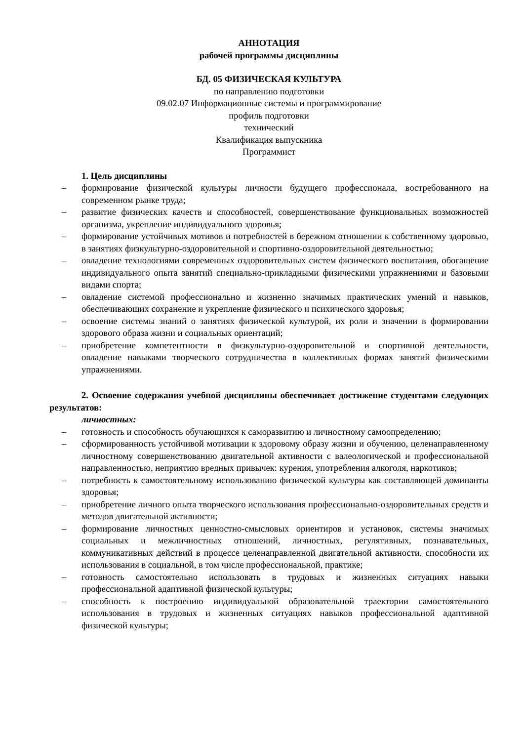АННОТАЦИЯ
рабочей программы дисциплины
БД. 05 ФИЗИЧЕСКАЯ КУЛЬТУРА
по направлению подготовки
09.02.07 Информационные системы и программирование
профиль подготовки
технический
Квалификация выпускника
Программист
1. Цель дисциплины
– формирование физической культуры личности будущего профессионала, востребованного на современном рынке труда;
– развитие физических качеств и способностей, совершенствование функциональных возможностей организма, укрепление индивидуального здоровья;
– формирование устойчивых мотивов и потребностей в бережном отношении к собственному здоровью, в занятиях физкультурно-оздоровительной и спортивно-оздоровительной деятельностью;
– овладение технологиями современных оздоровительных систем физического воспитания, обогащение индивидуального опыта занятий специально-прикладными физическими упражнениями и базовыми видами спорта;
– овладение системой профессионально и жизненно значимых практических умений и навыков, обеспечивающих сохранение и укрепление физического и психического здоровья;
– освоение системы знаний о занятиях физической культурой, их роли и значении в формировании здорового образа жизни и социальных ориентаций;
– приобретение компетентности в физкультурно-оздоровительной и спортивной деятельности, овладение навыками творческого сотрудничества в коллективных формах занятий физическими упражнениями.
2. Освоение содержания учебной дисциплины обеспечивает достижение студентами следующих результатов:
личностных:
– готовность и способность обучающихся к саморазвитию и личностному самоопределению;
– сформированность устойчивой мотивации к здоровому образу жизни и обучению, целенаправленному личностному совершенствованию двигательной активности с валеологической и профессиональной направленностью, неприятию вредных привычек: курения, употребления алкоголя, наркотиков;
– потребность к самостоятельному использованию физической культуры как составляющей доминанты здоровья;
– приобретение личного опыта творческого использования профессионально-оздоровительных средств и методов двигательной активности;
– формирование личностных ценностно-смысловых ориентиров и установок, системы значимых социальных и межличностных отношений, личностных, регулятивных, познавательных, коммуникативных действий в процессе целенаправленной двигательной активности, способности их использования в социальной, в том числе профессиональной, практике;
– готовность самостоятельно использовать в трудовых и жизненных ситуациях навыки профессиональной адаптивной физической культуры;
– способность к построению индивидуальной образовательной траектории самостоятельного использования в трудовых и жизненных ситуациях навыков профессиональной адаптивной физической культуры;